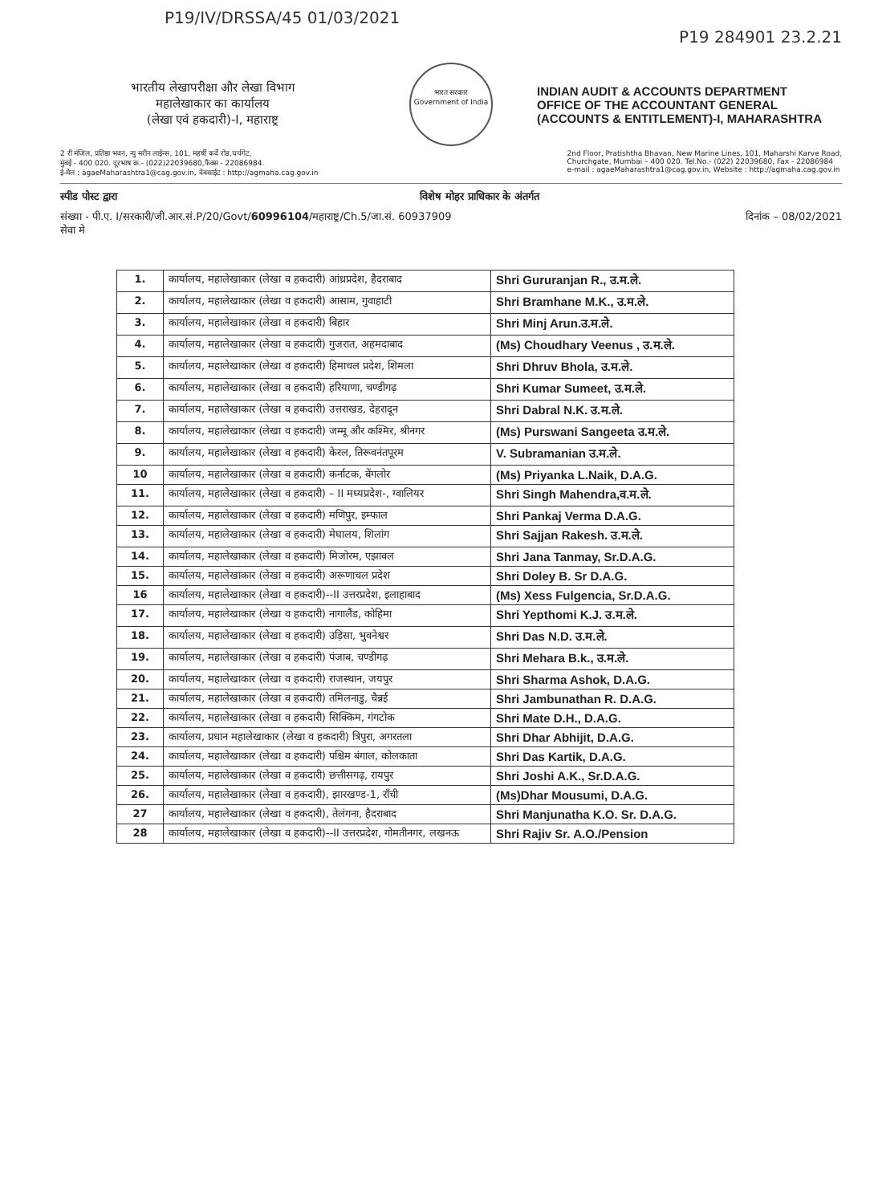P19/IV/DRSSA/45 01/03/2021
P19 284901 23.2.21
भारतीय लेखापरीक्षा और लेखा विभाग
महालेखाकार का कार्यालय
(लेखा एवं हकदारी)-I, महाराष्ट्र
भारत सरकार
Government of India
INDIAN AUDIT & ACCOUNTS DEPARTMENT
OFFICE OF THE ACCOUNTANT GENERAL
(ACCOUNTS & ENTITLEMENT)-I, MAHARASHTRA
2 री मंजिल, प्रतिष्ठा भवन, न्यु मरीन लाईन्स, 101, महर्षी कर्वे रोड,चर्चगेट,
मुंबई - 400 020. दूरभाष क्र.- (022)22039680,फैक्स - 22086984.
ई-मेल : agaeMaharashtra1@cag.gov.in, वेबसाईट : http://agmaha.cag.gov.in
2nd Floor, Pratishtha Bhavan, New Marine Lines, 101, Maharshi Karve Road,
Churchgate, Mumbai – 400 020. Tel.No.- (022) 22039680, Fax - 22086984
e-mail : agaeMaharashtra1@cag.gov.in, Website : http://agmaha.cag.gov.in
स्पीड पोस्ट द्वारा विशेष मोहर प्राधिकार के अंतर्गत
संख्या - पी.ए. I/सरकारी/जी.आर.सं.P/20/Govt/60996104/महाराष्ट्र/Ch.5/जा.सं. 60937909 दिनांक – 08/02/2021
सेवा मे
| 1. | कार्यालय, महालेखाकार (लेखा व हकदारी) आंध्रप्रदेश, हैदराबाद | Shri Gururanjan R., उ.म.ले. |
| 2. | कार्यालय, महालेखाकार (लेखा व हकदारी) आसाम, गुवाहाटी | Shri Bramhane M.K., उ.म.ले. |
| 3. | कार्यालय, महालेखाकार (लेखा व हकदारी) बिहार | Shri Minj Arun.उ.म.ले. |
| 4. | कार्यालय, महालेखाकार (लेखा व हकदारी) गुजरात, अहमदाबाद | (Ms) Choudhary Veenus , उ.म.ले. |
| 5. | कार्यालय, महालेखाकार (लेखा व हकदारी) हिमाचल प्रदेश, शिमला | Shri Dhruv Bhola, उ.म.ले. |
| 6. | कार्यालय, महालेखाकार (लेखा व हकदारी) हरियाणा, चण्डीगढ़ | Shri Kumar Sumeet, उ.म.ले. |
| 7. | कार्यालय, महालेखाकार (लेखा व हकदारी) उत्तराखड, देहरादून | Shri Dabral N.K. उ.म.ले. |
| 8. | कार्यालय, महालेखाकार (लेखा व हकदारी) जम्मू और कश्मिर, श्रीनगर | (Ms) Purswani Sangeeta उ.म.ले. |
| 9. | कार्यालय, महालेखाकार (लेखा व हकदारी) केरल, तिरूवनंतपूरम | V. Subramanian उ.म.ले. |
| 10 | कार्यालय, महालेखाकार (लेखा व हकदारी) कर्नाटक, बेंगलोर | (Ms) Priyanka L.Naik, D.A.G. |
| 11. | कार्यालय, महालेखाकार (लेखा व हकदारी) – II मध्यप्रदेश-, ग्वालियर | Shri Singh Mahendra,व.म.ले. |
| 12. | कार्यालय, महालेखाकार (लेखा व हकदारी) मणिपुर, इम्फाल | Shri Pankaj Verma D.A.G. |
| 13. | कार्यालय, महालेखाकार (लेखा व हकदारी) मेघालय, शिलांग | Shri Sajjan Rakesh. उ.म.ले. |
| 14. | कार्यालय, महालेखाकार (लेखा व हकदारी) मिजोरम, एझावल | Shri Jana Tanmay, Sr.D.A.G. |
| 15. | कार्यालय, महालेखाकार (लेखा व हकदारी) अरूणाचल प्रदेश | Shri Doley B. Sr D.A.G. |
| 16 | कार्यालय, महालेखाकार (लेखा व हकदारी)--II उत्तरप्रदेश, इलाहाबाद | (Ms) Xess Fulgencia, Sr.D.A.G. |
| 17. | कार्यालय, महालेखाकार (लेखा व हकदारी) नागालैंड, कोहिमा | Shri Yepthomi K.J. उ.म.ले. |
| 18. | कार्यालय, महालेखाकार (लेखा व हकदारी) उड़िसा, भुवनेश्वर | Shri Das N.D. उ.म.ले. |
| 19. | कार्यालय, महालेखाकार (लेखा व हकदारी) पंजाब, चण्डीगढ़ | Shri Mehara B.k., उ.म.ले. |
| 20. | कार्यालय, महालेखाकार (लेखा व हकदारी) राजस्थान, जयपुर | Shri Sharma Ashok, D.A.G. |
| 21. | कार्यालय, महालेखाकार (लेखा व हकदारी) तमिलनाडु, चैन्नई | Shri Jambunathan R. D.A.G. |
| 22. | कार्यालय, महालेखाकार (लेखा व हकदारी) सिक्किम, गंगटोक | Shri Mate D.H., D.A.G. |
| 23. | कार्यालय, प्रधान महालेखाकार (लेखा व हकदारी) त्रिपुरा, अगरतला | Shri Dhar Abhijit, D.A.G. |
| 24. | कार्यालय, महालेखाकार (लेखा व हकदारी) पश्चिम बंगाल, कोलकाता | Shri Das Kartik, D.A.G. |
| 25. | कार्यालय, महालेखाकार (लेखा व हकदारी) छत्तीसगढ़, रायपुर | Shri Joshi A.K., Sr.D.A.G. |
| 26. | कार्यालय, महालेखाकार (लेखा व हकदारी), झारखण्ड-1, राँची | (Ms)Dhar Mousumi, D.A.G. |
| 27 | कार्यालय, महालेखाकार (लेखा व हकदारी), तेलंगना, हैदराबाद | Shri Manjunatha K.O. Sr. D.A.G. |
| 28 | कार्यालय, महालेखाकार (लेखा व हकदारी)--II उत्तरप्रदेश, गोमतीनगर, लखनऊ | Shri Rajiv Sr. A.O./Pension |